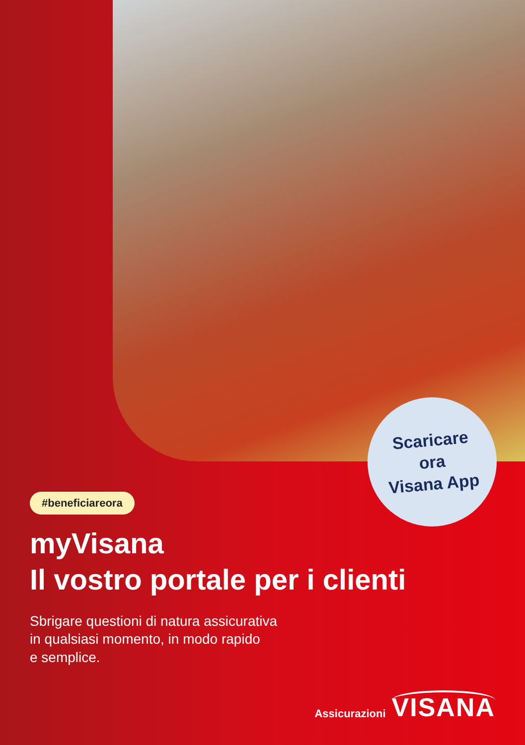Scaricare
ora
Visana App
#beneficiareora
myVisana
Il vostro portale per i clienti
Sbrigare questioni di natura assicurativa
in qualsiasi momento, in modo rapido
e semplice.
Assicurazioni VISANA